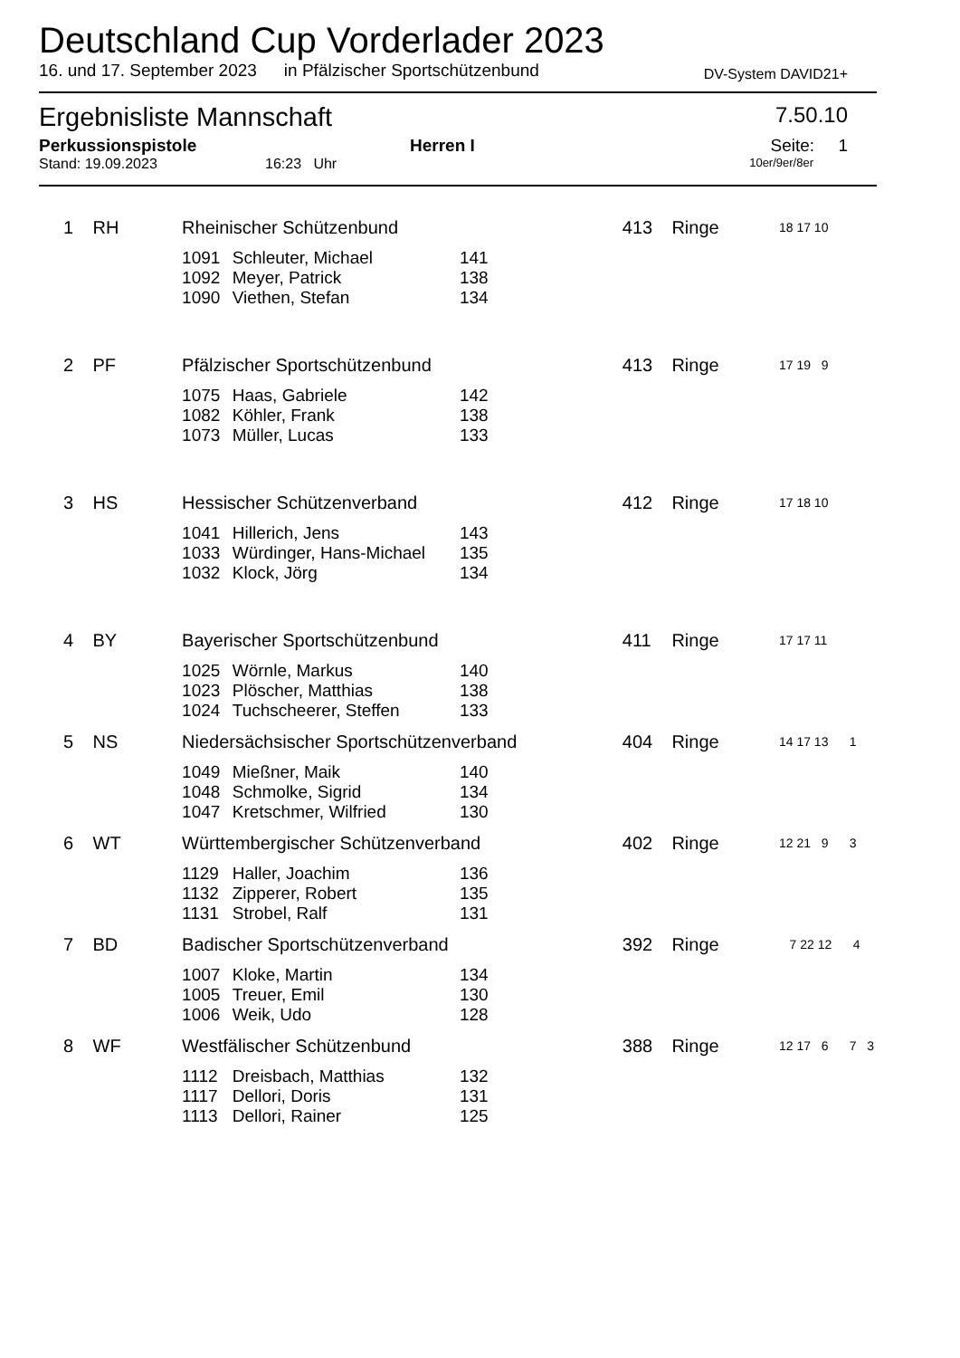Deutschland Cup Vorderlader 2023
16. und 17. September 2023 in Pfälzischer Sportschützenbund DV-System DAVID21+
Ergebnisliste Mannschaft 7.50.10
Perkussionspistole Herren I Seite: 1
Stand: 19.09.2023 16:23 Uhr 10er/9er/8er
| 1 | RH | Rheinischer Schützenbund | | | 413 | Ringe | 18 17 10 | |
| | | 1091 | Schleuter, Michael | 141 | | | | |
| | | 1092 | Meyer, Patrick | 138 | | | | |
| | | 1090 | Viethen, Stefan | 134 | | | | |
| 2 | PF | Pfälzischer Sportschützenbund | | | 413 | Ringe | 17 19 9 | |
| | | 1075 | Haas, Gabriele | 142 | | | | |
| | | 1082 | Köhler, Frank | 138 | | | | |
| | | 1073 | Müller, Lucas | 133 | | | | |
| 3 | HS | Hessischer Schützenverband | | | 412 | Ringe | 17 18 10 | |
| | | 1041 | Hillerich, Jens | 143 | | | | |
| | | 1033 | Würdinger, Hans-Michael | 135 | | | | |
| | | 1032 | Klock, Jörg | 134 | | | | |
| 4 | BY | Bayerischer Sportschützenbund | | | 411 | Ringe | 17 17 11 | |
| | | 1025 | Wörnle, Markus | 140 | | | | |
| | | 1023 | Plöscher, Matthias | 138 | | | | |
| | | 1024 | Tuchscheerer, Steffen | 133 | | | | |
| 5 | NS | Niedersächsischer Sportschützenverband | | | 404 | Ringe | 14 17 13 1 | |
| | | 1049 | Mießner, Maik | 140 | | | | |
| | | 1048 | Schmolke, Sigrid | 134 | | | | |
| | | 1047 | Kretschmer, Wilfried | 130 | | | | |
| 6 | WT | Württembergischer Schützenverband | | | 402 | Ringe | 12 21 9 3 | |
| | | 1129 | Haller, Joachim | 136 | | | | |
| | | 1132 | Zipperer, Robert | 135 | | | | |
| | | 1131 | Strobel, Ralf | 131 | | | | |
| 7 | BD | Badischer Sportschützenverband | | | 392 | Ringe | 7 22 12 4 | |
| | | 1007 | Kloke, Martin | 134 | | | | |
| | | 1005 | Treuer, Emil | 130 | | | | |
| | | 1006 | Weik, Udo | 128 | | | | |
| 8 | WF | Westfälischer Schützenbund | | | 388 | Ringe | 12 17 6 7 3 | |
| | | 1112 | Dreisbach, Matthias | 132 | | | | |
| | | 1117 | Dellori, Doris | 131 | | | | |
| | | 1113 | Dellori, Rainer | 125 | | | | |